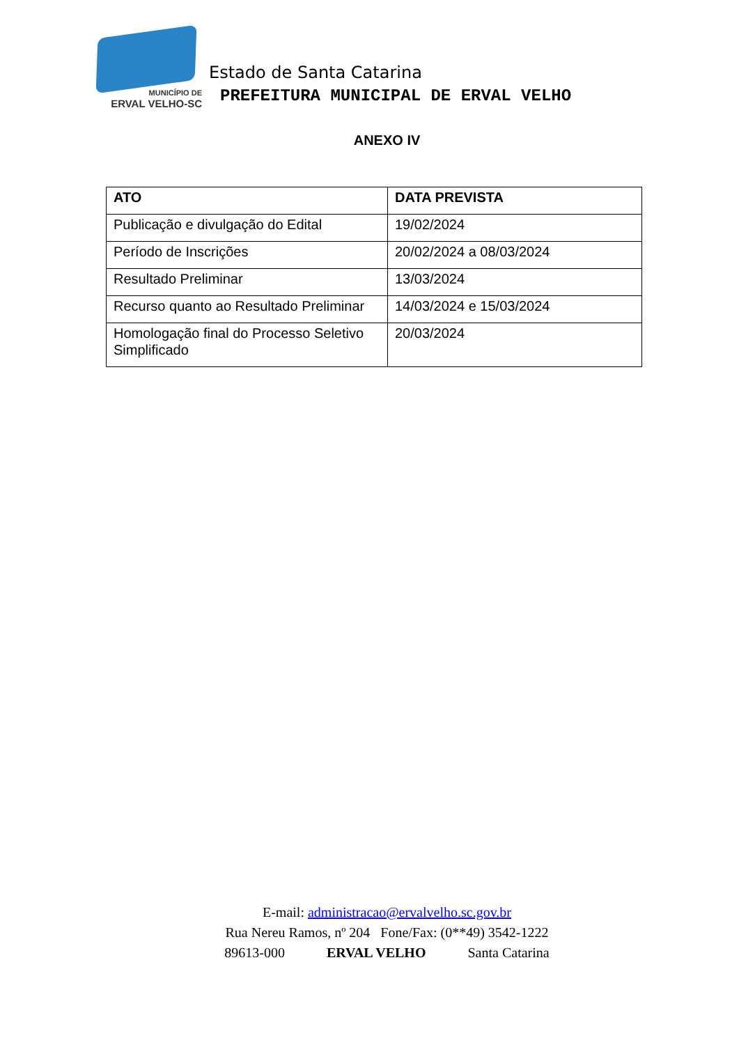MUNICÍPIO DE
ERVAL VELHO-SC
Estado de Santa Catarina
PREFEITURA MUNICIPAL DE ERVAL VELHO
ANEXO IV
| ATO | DATA PREVISTA |
| --- | --- |
| Publicação e divulgação do Edital | 19/02/2024 |
| Período de Inscrições | 20/02/2024 a 08/03/2024 |
| Resultado Preliminar | 13/03/2024 |
| Recurso quanto ao Resultado Preliminar | 14/03/2024 e 15/03/2024 |
| Homologação final do Processo Seletivo Simplificado | 20/03/2024 |
E-mail: administracao@ervalvelho.sc.gov.br
Rua Nereu Ramos, nº 204 Fone/Fax: (0**49) 3542-1222
89613-000 ERVAL VELHO Santa Catarina